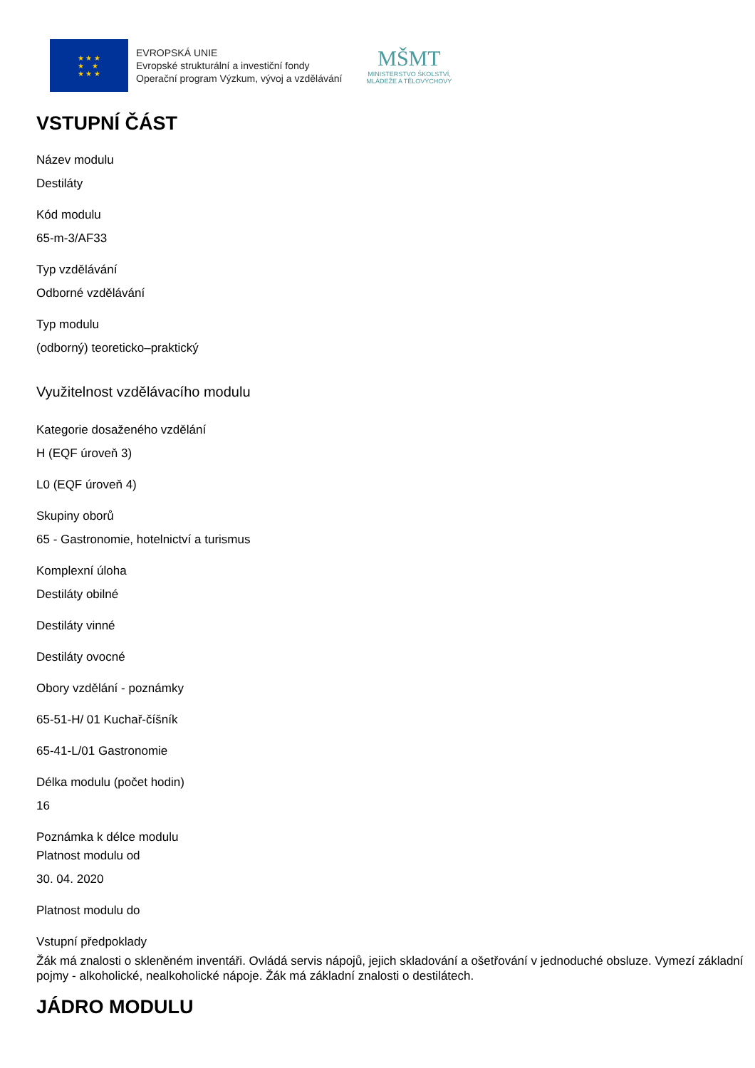★ ★ ★
★ ★
★ ★ ★
EVROPSKÁ UNIE
Evropské strukturální a investiční fondy
Operační program Výzkum, vývoj a vzdělávání
MŠMT
MINISTERSTVO ŠKOLSTVÍ,
MLÁDEŽE A TĚLOVÝCHOVY
VSTUPNÍ ČÁST
Název modulu
Destiláty
Kód modulu
65-m-3/AF33
Typ vzdělávání
Odborné vzdělávání
Typ modulu
(odborný) teoreticko–praktický
Využitelnost vzdělávacího modulu
Kategorie dosaženého vzdělání
H (EQF úroveň 3)
L0 (EQF úroveň 4)
Skupiny oborů
65 - Gastronomie, hotelnictví a turismus
Komplexní úloha
Destiláty obilné
Destiláty vinné
Destiláty ovocné
Obory vzdělání - poznámky
65-51-H/ 01 Kuchař-číšník
65-41-L/01 Gastronomie
Délka modulu (počet hodin)
16
Poznámka k délce modulu
Platnost modulu od
30. 04. 2020
Platnost modulu do
Vstupní předpoklady
Žák má znalosti o skleněném inventáři. Ovládá servis nápojů, jejich skladování a ošetřování v jednoduché obsluze. Vymezí základní pojmy - alkoholické, nealkoholické nápoje. Žák má základní znalosti o destilátech.
JÁDRO MODULU